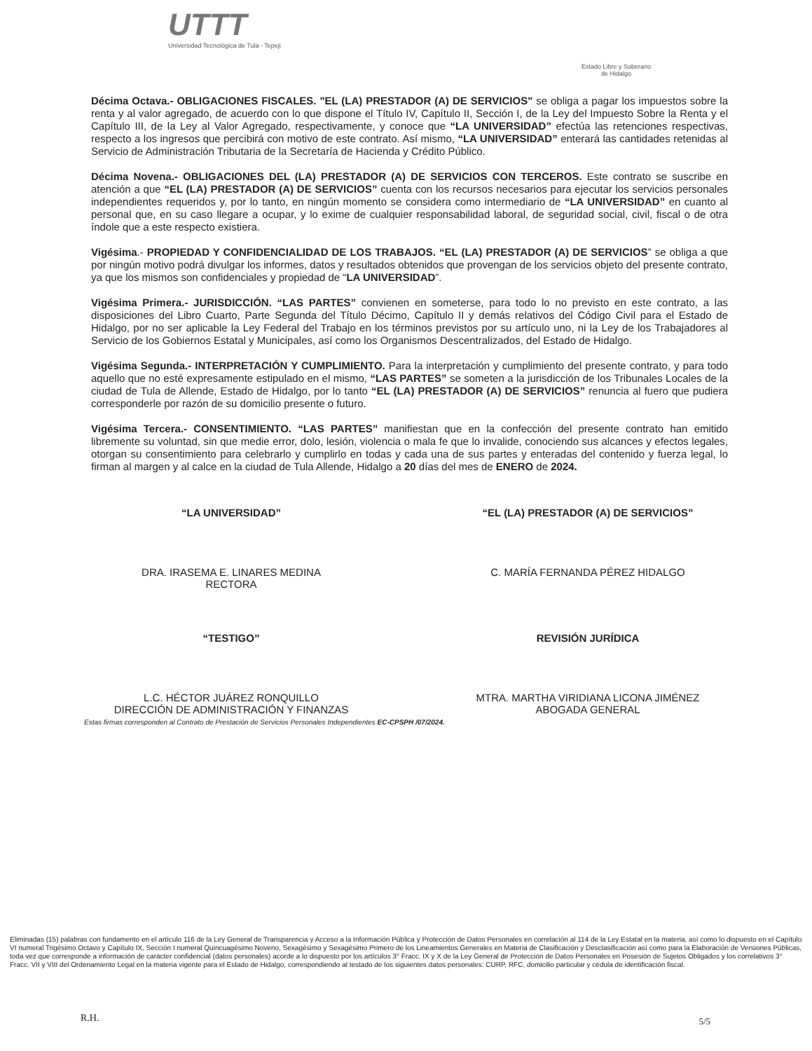UTTT
Universidad Tecnológica de Tula - Tepeji
Estado Libre y Soberano
de Hidalgo
Décima Octava.- OBLIGACIONES FISCALES. "EL (LA) PRESTADOR (A) DE SERVICIOS" se obliga a pagar los impuestos sobre la renta y al valor agregado, de acuerdo con lo que dispone el Título IV, Capítulo II, Sección I, de la Ley del Impuesto Sobre la Renta y el Capítulo III, de la Ley al Valor Agregado, respectivamente, y conoce que “LA UNIVERSIDAD” efectúa las retenciones respectivas, respecto a los ingresos que percibirá con motivo de este contrato. Así mismo, “LA UNIVERSIDAD” enterará las cantidades retenidas al Servicio de Administración Tributaria de la Secretaría de Hacienda y Crédito Público.
Décima Novena.- OBLIGACIONES DEL (LA) PRESTADOR (A) DE SERVICIOS CON TERCEROS. Este contrato se suscribe en atención a que “EL (LA) PRESTADOR (A) DE SERVICIOS” cuenta con los recursos necesarios para ejecutar los servicios personales independientes requeridos y, por lo tanto, en ningún momento se considera como intermediario de “LA UNIVERSIDAD” en cuanto al personal que, en su caso llegare a ocupar, y lo exime de cualquier responsabilidad laboral, de seguridad social, civil, fiscal o de otra índole que a este respecto existiera.
Vigésima.- PROPIEDAD Y CONFIDENCIALIDAD DE LOS TRABAJOS. “EL (LA) PRESTADOR (A) DE SERVICIOS” se obliga a que por ningún motivo podrá divulgar los informes, datos y resultados obtenidos que provengan de los servicios objeto del presente contrato, ya que los mismos son confidenciales y propiedad de “LA UNIVERSIDAD”.
Vigésima Primera.- JURISDICCIÓN. “LAS PARTES” convienen en someterse, para todo lo no previsto en este contrato, a las disposiciones del Libro Cuarto, Parte Segunda del Título Décimo, Capítulo II y demás relativos del Código Civil para el Estado de Hidalgo, por no ser aplicable la Ley Federal del Trabajo en los términos previstos por su artículo uno, ni la Ley de los Trabajadores al Servicio de los Gobiernos Estatal y Municipales, así como los Organismos Descentralizados, del Estado de Hidalgo.
Vigésima Segunda.- INTERPRETACIÓN Y CUMPLIMIENTO. Para la interpretación y cumplimiento del presente contrato, y para todo aquello que no esté expresamente estipulado en el mismo, “LAS PARTES” se someten a la jurisdicción de los Tribunales Locales de la ciudad de Tula de Allende, Estado de Hidalgo, por lo tanto “EL (LA) PRESTADOR (A) DE SERVICIOS” renuncia al fuero que pudiera corresponderle por razón de su domicilio presente o futuro.
Vigésima Tercera.- CONSENTIMIENTO. “LAS PARTES” manifiestan que en la confección del presente contrato han emitido libremente su voluntad, sin que medie error, dolo, lesión, violencia o mala fe que lo invalide, conociendo sus alcances y efectos legales, otorgan su consentimiento para celebrarlo y cumplirlo en todas y cada una de sus partes y enteradas del contenido y fuerza legal, lo firman al margen y al calce en la ciudad de Tula Allende, Hidalgo a 20 días del mes de ENERO de 2024.
“LA UNIVERSIDAD”
DRA. IRASEMA E. LINARES MEDINA
RECTORA
“EL (LA) PRESTADOR (A) DE SERVICIOS”
C. MARÍA FERNANDA PÉREZ HIDALGO
“TESTIGO”
L.C. HÉCTOR JUÁREZ RONQUILLO
DIRECCIÓN DE ADMINISTRACIÓN Y FINANZAS
REVISIÓN JURÍDICA
MTRA. MARTHA VIRIDIANA LICONA JIMÉNEZ
ABOGADA GENERAL
Estas firmas corresponden al Contrato de Prestación de Servicios Personales Independientes EC-CPSPH /07/2024.
Eliminadas (15) palabras con fundamento en el artículo 116 de la Ley General de Transparencia y Acceso a la Información Pública y Protección de Datos Personales en correlación al 114 de la Ley Estatal en la materia, así como lo dispuesto en el Capítulo VI numeral Trigésimo Octavo y Capítulo IX, Sección I numeral Quincuagésimo Noveno, Sexagésimo y Sexagésimo Primero de los Lineamientos Generales en Materia de Clasificación y Desclasificación así como para la Elaboración de Versiones Públicas, toda vez que corresponde a información de carácter confidencial (datos personales) acorde a lo dispuesto por los artículos 3° Fracc. IX y X de la Ley General de Protección de Datos Personales en Posesión de Sujetos Obligados y los correlativos 3° Fracc. VII y VIII del Ordenamiento Legal en la materia vigente para el Estado de Hidalgo, correspondiendo al testado de los siguientes datos personales: CURP, RFC, domicilio particular y cédula de identificación fiscal.
R.H. 5/5